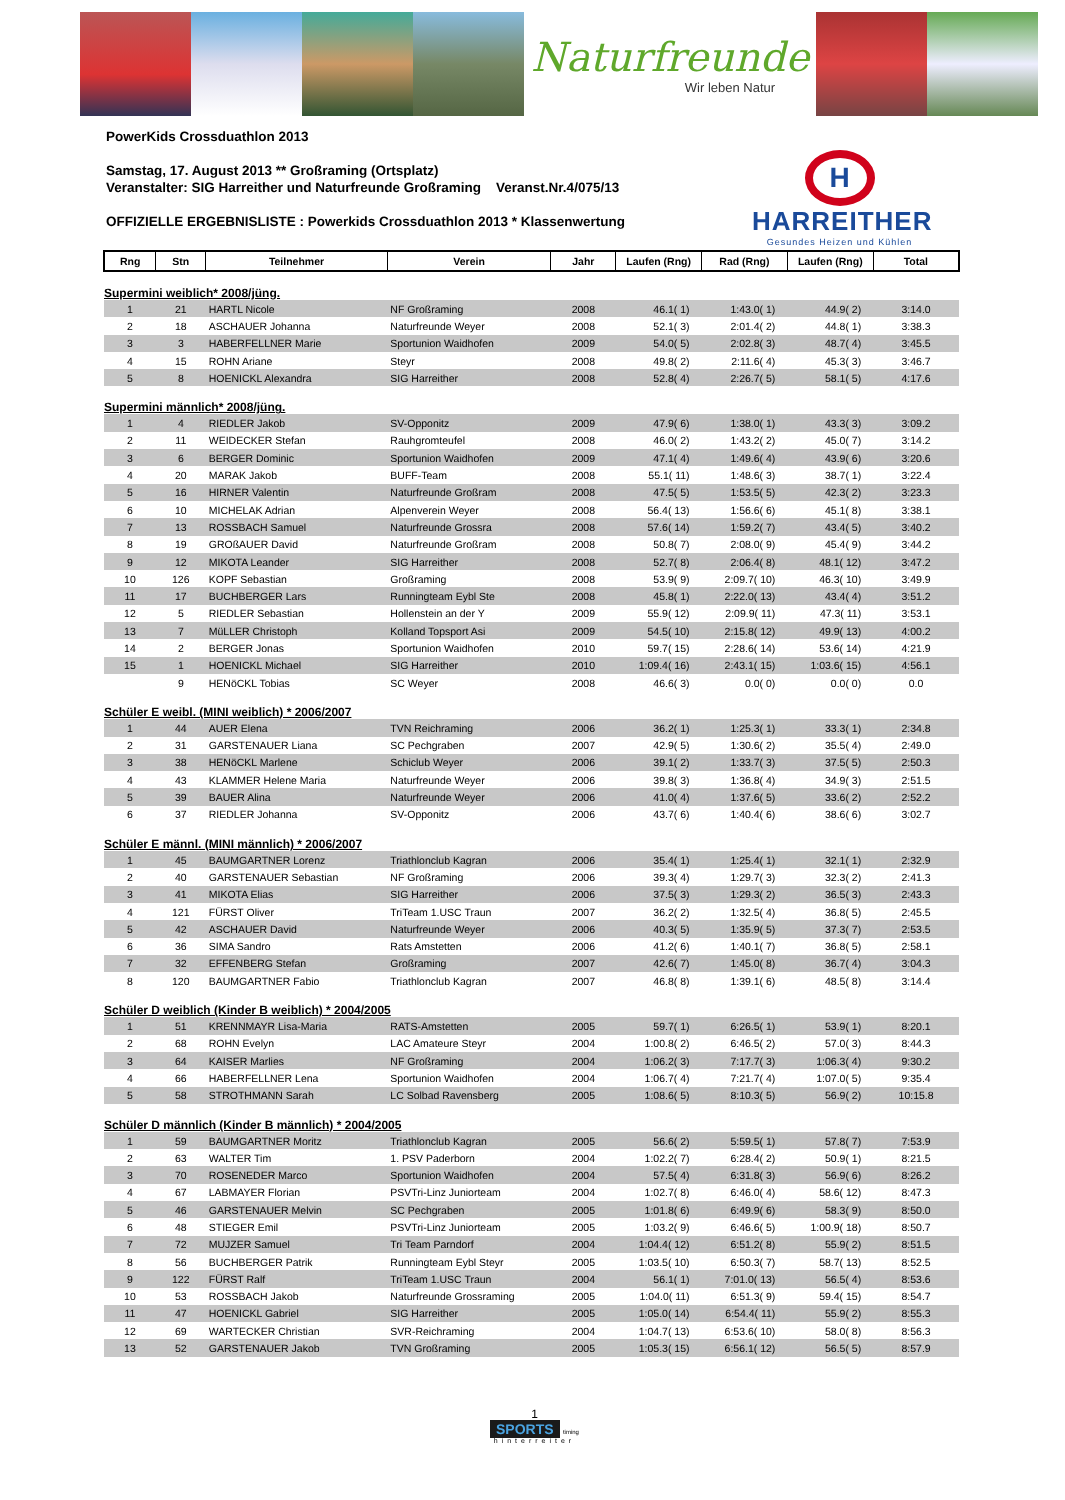Naturfreunde
Wir leben Natur
PowerKids Crossduathlon 2013
Samstag, 17. August 2013 ** Großraming (Ortsplatz)
Veranstalter: SIG Harreither und Naturfreunde Großraming Veranst.Nr.4/075/13
OFFIZIELLE ERGEBNISLISTE : Powerkids Crossduathlon 2013 * Klassenwertung
H
HARREITHER
Gesundes Heizen und Kühlen
| Rng | Stn | Teilnehmer | Verein | Jahr | Laufen (Rng) | Rad (Rng) | Laufen (Rng) | Total |
| --- | --- | --- | --- | --- | --- | --- | --- | --- |
| Supermini weiblich* 2008/jüng. | | | | | | | | |
| 1 | 21 | HARTL Nicole | NF Großraming | 2008 | 46.1( 1) | 1:43.0( 1) | 44.9( 2) | 3:14.0 |
| 2 | 18 | ASCHAUER Johanna | Naturfreunde Weyer | 2008 | 52.1( 3) | 2:01.4( 2) | 44.8( 1) | 3:38.3 |
| 3 | 3 | HABERFELLNER Marie | Sportunion Waidhofen | 2009 | 54.0( 5) | 2:02.8( 3) | 48.7( 4) | 3:45.5 |
| 4 | 15 | ROHN Ariane | Steyr | 2008 | 49.8( 2) | 2:11.6( 4) | 45.3( 3) | 3:46.7 |
| 5 | 8 | HOENICKL Alexandra | SIG Harreither | 2008 | 52.8( 4) | 2:26.7( 5) | 58.1( 5) | 4:17.6 |
| Supermini männlich* 2008/jüng. | | | | | | | | |
| 1 | 4 | RIEDLER Jakob | SV-Opponitz | 2009 | 47.9( 6) | 1:38.0( 1) | 43.3( 3) | 3:09.2 |
| 2 | 11 | WEIDECKER Stefan | Rauhgromteufel | 2008 | 46.0( 2) | 1:43.2( 2) | 45.0( 7) | 3:14.2 |
| 3 | 6 | BERGER Dominic | Sportunion Waidhofen | 2009 | 47.1( 4) | 1:49.6( 4) | 43.9( 6) | 3:20.6 |
| 4 | 20 | MARAK Jakob | BUFF-Team | 2008 | 55.1( 11) | 1:48.6( 3) | 38.7( 1) | 3:22.4 |
| 5 | 16 | HIRNER Valentin | Naturfreunde Großram | 2008 | 47.5( 5) | 1:53.5( 5) | 42.3( 2) | 3:23.3 |
| 6 | 10 | MICHELAK Adrian | Alpenverein Weyer | 2008 | 56.4( 13) | 1:56.6( 6) | 45.1( 8) | 3:38.1 |
| 7 | 13 | ROSSBACH Samuel | Naturfreunde Grossra | 2008 | 57.6( 14) | 1:59.2( 7) | 43.4( 5) | 3:40.2 |
| 8 | 19 | GROßAUER David | Naturfreunde Großram | 2008 | 50.8( 7) | 2:08.0( 9) | 45.4( 9) | 3:44.2 |
| 9 | 12 | MIKOTA Leander | SIG Harreither | 2008 | 52.7( 8) | 2:06.4( 8) | 48.1( 12) | 3:47.2 |
| 10 | 126 | KOPF Sebastian | Großraming | 2008 | 53.9( 9) | 2:09.7( 10) | 46.3( 10) | 3:49.9 |
| 11 | 17 | BUCHBERGER Lars | Runningteam Eybl Ste | 2008 | 45.8( 1) | 2:22.0( 13) | 43.4( 4) | 3:51.2 |
| 12 | 5 | RIEDLER Sebastian | Hollenstein an der Y | 2009 | 55.9( 12) | 2:09.9( 11) | 47.3( 11) | 3:53.1 |
| 13 | 7 | MüLLER Christoph | Kolland Topsport Asi | 2009 | 54.5( 10) | 2:15.8( 12) | 49.9( 13) | 4:00.2 |
| 14 | 2 | BERGER Jonas | Sportunion Waidhofen | 2010 | 59.7( 15) | 2:28.6( 14) | 53.6( 14) | 4:21.9 |
| 15 | 1 | HOENICKL Michael | SIG Harreither | 2010 | 1:09.4( 16) | 2:43.1( 15) | 1:03.6( 15) | 4:56.1 |
| | 9 | HENöCKL Tobias | SC Weyer | 2008 | 46.6( 3) | 0.0( 0) | 0.0( 0) | 0.0 |
| Schüler E weibl. (MINI weiblich) * 2006/2007 | | | | | | | | |
| 1 | 44 | AUER Elena | TVN Reichraming | 2006 | 36.2( 1) | 1:25.3( 1) | 33.3( 1) | 2:34.8 |
| 2 | 31 | GARSTENAUER Liana | SC Pechgraben | 2007 | 42.9( 5) | 1:30.6( 2) | 35.5( 4) | 2:49.0 |
| 3 | 38 | HENöCKL Marlene | Schiclub Weyer | 2006 | 39.1( 2) | 1:33.7( 3) | 37.5( 5) | 2:50.3 |
| 4 | 43 | KLAMMER Helene Maria | Naturfreunde Weyer | 2006 | 39.8( 3) | 1:36.8( 4) | 34.9( 3) | 2:51.5 |
| 5 | 39 | BAUER Alina | Naturfreunde Weyer | 2006 | 41.0( 4) | 1:37.6( 5) | 33.6( 2) | 2:52.2 |
| 6 | 37 | RIEDLER Johanna | SV-Opponitz | 2006 | 43.7( 6) | 1:40.4( 6) | 38.6( 6) | 3:02.7 |
| Schüler E männl. (MINI männlich) * 2006/2007 | | | | | | | | |
| 1 | 45 | BAUMGARTNER Lorenz | Triathlonclub Kagran | 2006 | 35.4( 1) | 1:25.4( 1) | 32.1( 1) | 2:32.9 |
| 2 | 40 | GARSTENAUER Sebastian | NF Großraming | 2006 | 39.3( 4) | 1:29.7( 3) | 32.3( 2) | 2:41.3 |
| 3 | 41 | MIKOTA Elias | SIG Harreither | 2006 | 37.5( 3) | 1:29.3( 2) | 36.5( 3) | 2:43.3 |
| 4 | 121 | FÜRST Oliver | TriTeam 1.USC Traun | 2007 | 36.2( 2) | 1:32.5( 4) | 36.8( 5) | 2:45.5 |
| 5 | 42 | ASCHAUER David | Naturfreunde Weyer | 2006 | 40.3( 5) | 1:35.9( 5) | 37.3( 7) | 2:53.5 |
| 6 | 36 | SIMA Sandro | Rats Amstetten | 2006 | 41.2( 6) | 1:40.1( 7) | 36.8( 5) | 2:58.1 |
| 7 | 32 | EFFENBERG Stefan | Großraming | 2007 | 42.6( 7) | 1:45.0( 8) | 36.7( 4) | 3:04.3 |
| 8 | 120 | BAUMGARTNER Fabio | Triathlonclub Kagran | 2007 | 46.8( 8) | 1:39.1( 6) | 48.5( 8) | 3:14.4 |
| Schüler D weiblich (Kinder B weiblich) * 2004/2005 | | | | | | | | |
| 1 | 51 | KRENNMAYR Lisa-Maria | RATS-Amstetten | 2005 | 59.7( 1) | 6:26.5( 1) | 53.9( 1) | 8:20.1 |
| 2 | 68 | ROHN Evelyn | LAC Amateure Steyr | 2004 | 1:00.8( 2) | 6:46.5( 2) | 57.0( 3) | 8:44.3 |
| 3 | 64 | KAISER Marlies | NF Großraming | 2004 | 1:06.2( 3) | 7:17.7( 3) | 1:06.3( 4) | 9:30.2 |
| 4 | 66 | HABERFELLNER Lena | Sportunion Waidhofen | 2004 | 1:06.7( 4) | 7:21.7( 4) | 1:07.0( 5) | 9:35.4 |
| 5 | 58 | STROTHMANN Sarah | LC Solbad Ravensberg | 2005 | 1:08.6( 5) | 8:10.3( 5) | 56.9( 2) | 10:15.8 |
| Schüler D männlich (Kinder B männlich) * 2004/2005 | | | | | | | | |
| 1 | 59 | BAUMGARTNER Moritz | Triathlonclub Kagran | 2005 | 56.6( 2) | 5:59.5( 1) | 57.8( 7) | 7:53.9 |
| 2 | 63 | WALTER Tim | 1. PSV Paderborn | 2004 | 1:02.2( 7) | 6:28.4( 2) | 50.9( 1) | 8:21.5 |
| 3 | 70 | ROSENEDER Marco | Sportunion Waidhofen | 2004 | 57.5( 4) | 6:31.8( 3) | 56.9( 6) | 8:26.2 |
| 4 | 67 | LABMAYER Florian | PSVTri-Linz Juniorteam | 2004 | 1:02.7( 8) | 6:46.0( 4) | 58.6( 12) | 8:47.3 |
| 5 | 46 | GARSTENAUER Melvin | SC Pechgraben | 2005 | 1:01.8( 6) | 6:49.9( 6) | 58.3( 9) | 8:50.0 |
| 6 | 48 | STIEGER Emil | PSVTri-Linz Juniorteam | 2005 | 1:03.2( 9) | 6:46.6( 5) | 1:00.9( 18) | 8:50.7 |
| 7 | 72 | MUJZER Samuel | Tri Team Parndorf | 2004 | 1:04.4( 12) | 6:51.2( 8) | 55.9( 2) | 8:51.5 |
| 8 | 56 | BUCHBERGER Patrik | Runningteam Eybl Steyr | 2005 | 1:03.5( 10) | 6:50.3( 7) | 58.7( 13) | 8:52.5 |
| 9 | 122 | FÜRST Ralf | TriTeam 1.USC Traun | 2004 | 56.1( 1) | 7:01.0( 13) | 56.5( 4) | 8:53.6 |
| 10 | 53 | ROSSBACH Jakob | Naturfreunde Grossraming | 2005 | 1:04.0( 11) | 6:51.3( 9) | 59.4( 15) | 8:54.7 |
| 11 | 47 | HOENICKL Gabriel | SIG Harreither | 2005 | 1:05.0( 14) | 6:54.4( 11) | 55.9( 2) | 8:55.3 |
| 12 | 69 | WARTECKER Christian | SVR-Reichraming | 2004 | 1:04.7( 13) | 6:53.6( 10) | 58.0( 8) | 8:56.3 |
| 13 | 52 | GARSTENAUER Jakob | TVN Großraming | 2005 | 1:05.3( 15) | 6:56.1( 12) | 56.5( 5) | 8:57.9 |
1
SPORTS timing
hinterreiter